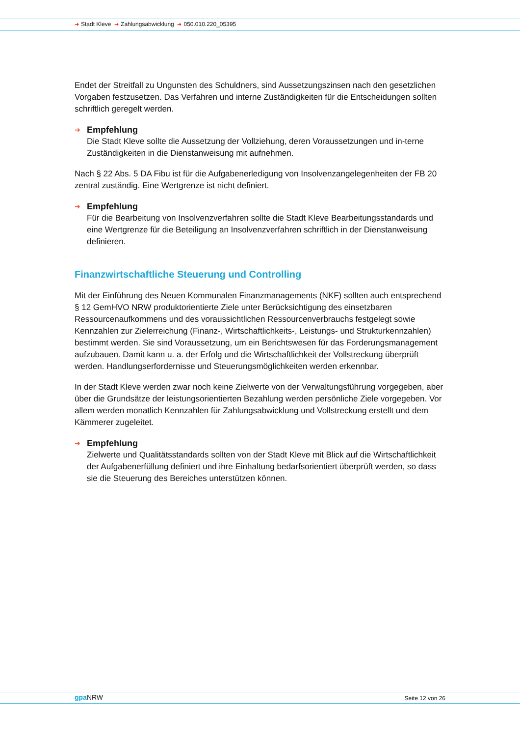➜ Stadt Kleve ➜ Zahlungsabwicklung ➜ 050.010.220_05395
Endet der Streitfall zu Ungunsten des Schuldners, sind Aussetzungszinsen nach den gesetzlichen Vorgaben festzusetzen. Das Verfahren und interne Zuständigkeiten für die Entscheidungen sollten schriftlich geregelt werden.
➜ Empfehlung
Die Stadt Kleve sollte die Aussetzung der Vollziehung, deren Voraussetzungen und in-terne Zuständigkeiten in die Dienstanweisung mit aufnehmen.
Nach § 22 Abs. 5 DA Fibu ist für die Aufgabenerledigung von Insolvenzangelegenheiten der FB 20 zentral zuständig. Eine Wertgrenze ist nicht definiert.
➜ Empfehlung
Für die Bearbeitung von Insolvenzverfahren sollte die Stadt Kleve Bearbeitungsstandards und eine Wertgrenze für die Beteiligung an Insolvenzverfahren schriftlich in der Dienstanweisung definieren.
Finanzwirtschaftliche Steuerung und Controlling
Mit der Einführung des Neuen Kommunalen Finanzmanagements (NKF) sollten auch entsprechend § 12 GemHVO NRW produktorientierte Ziele unter Berücksichtigung des einsetzbaren Ressourcenaufkommens und des voraussichtlichen Ressourcenverbrauchs festgelegt sowie Kennzahlen zur Zielerreichung (Finanz-, Wirtschaftlichkeits-, Leistungs- und Strukturkennzahlen) bestimmt werden. Sie sind Voraussetzung, um ein Berichtswesen für das Forderungsmanagement aufzubauen. Damit kann u. a. der Erfolg und die Wirtschaftlichkeit der Vollstreckung überprüft werden. Handlungserfordernisse und Steuerungsmöglichkeiten werden erkennbar.
In der Stadt Kleve werden zwar noch keine Zielwerte von der Verwaltungsführung vorgegeben, aber über die Grundsätze der leistungsorientierten Bezahlung werden persönliche Ziele vorgegeben. Vor allem werden monatlich Kennzahlen für Zahlungsabwicklung und Vollstreckung erstellt und dem Kämmerer zugeleitet.
➜ Empfehlung
Zielwerte und Qualitätsstandards sollten von der Stadt Kleve mit Blick auf die Wirtschaftlichkeit der Aufgabenerfüllung definiert und ihre Einhaltung bedarfsorientiert überprüft werden, so dass sie die Steuerung des Bereiches unterstützen können.
gpa NRW Seite 12 von 26